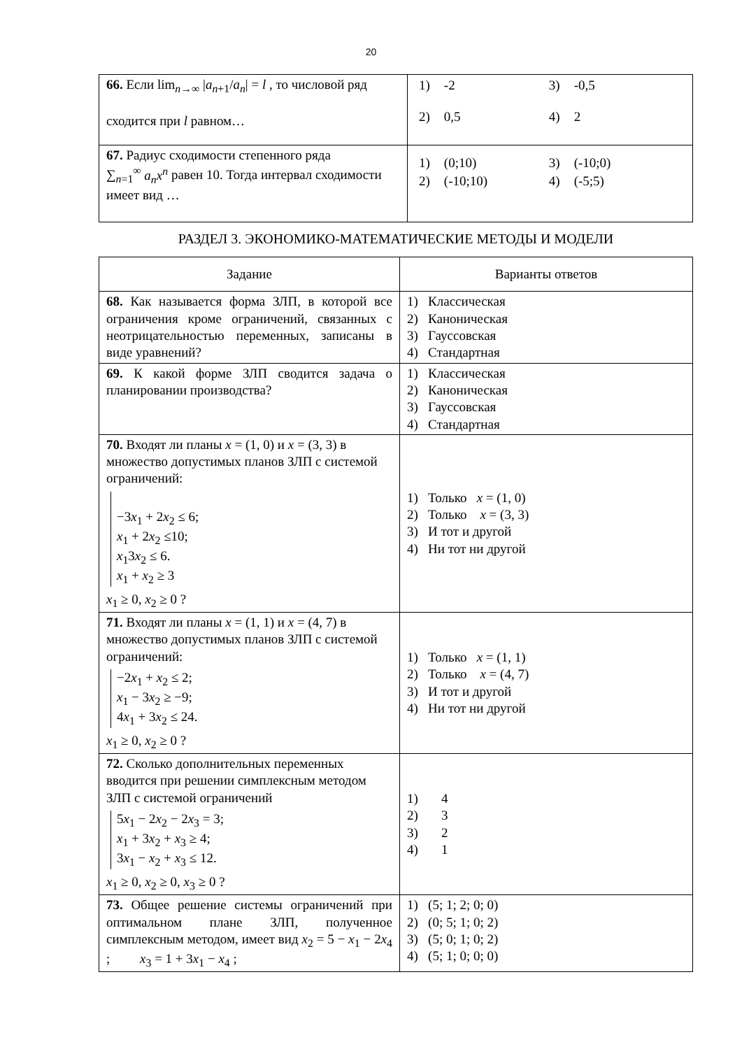20
| 66. Если lim<sub>n→∞</sub> / a<sub>n+1</sub>/ a<sub>n</sub> / = l , то числовой ряд сходится при l равном… | / 1) / -2 / 3) / -0,5 / / 2) / 0,5 / 4) / 2 / |
| 67. Радиус сходимости степенного ряда ∑<sub>n=1</sub><sup>∞</sup> a<sub>n</sub>x<sup>n</sup> равен 10. Тогда интервал сходимости имеет вид … | / 1) / (0;10) / 3) / (-10;0) / / 2) / (-10;10) / 4) / (-5;5) / |
РАЗДЕЛ 3. ЭКОНОМИКО-МАТЕМАТИЧЕСКИЕ МЕТОДЫ И МОДЕЛИ
| Задание | Варианты ответов |
| --- | --- |
| 68. Как называется форма ЗЛП, в которой все ограничения кроме ограничений, связанных с неотрицательностью переменных, записаны в виде уравнений? | 1) Классическая 2) Каноническая 3) Гауссовская 4) Стандартная |
| 69. К какой форме ЗЛП сводится задача о планировании производства? | 1) Классическая 2) Каноническая 3) Гауссовская 4) Стандартная |
| 70. Входят ли планы x = (1, 0) и x = (3, 3) в множество допустимых планов ЗЛП с системой ограничений: −3 x<sub>1</sub> + 2 x<sub>2</sub> ≤ 6; x<sub>1</sub> + 2 x<sub>2</sub> ≤10; x<sub>1</sub>3 x<sub>2</sub> ≤ 6. x<sub>1</sub> + x<sub>2</sub> ≥ 3 x<sub>1</sub> ≥ 0, x<sub>2</sub> ≥ 0 ? | 1) Только x = (1, 0) 2) Только x = (3, 3) 3) И тот и другой 4) Ни тот ни другой |
| 71. Входят ли планы x = (1, 1) и x = (4, 7) в множество допустимых планов ЗЛП с системой ограничений: −2 x<sub>1</sub> + x<sub>2</sub> ≤ 2; x<sub>1</sub> − 3 x<sub>2</sub> ≥ −9; 4 x<sub>1</sub> + 3 x<sub>2</sub> ≤ 24. x<sub>1</sub> ≥ 0, x<sub>2</sub> ≥ 0 ? | 1) Только x = (1, 1) 2) Только x = (4, 7) 3) И тот и другой 4) Ни тот ни другой |
| 72. Сколько дополнительных переменных вводится при решении симплексным методом ЗЛП с системой ограничений 5 x<sub>1</sub> − 2 x<sub>2</sub> − 2 x<sub>3</sub> = 3; x<sub>1</sub> + 3 x<sub>2</sub> + x<sub>3</sub> ≥ 4; 3 x<sub>1</sub> − x<sub>2</sub> + x<sub>3</sub> ≤ 12. x<sub>1</sub> ≥ 0, x<sub>2</sub> ≥ 0, x<sub>3</sub> ≥ 0 ? | 1) 4 2) 3 3) 2 4) 1 |
| 73. Общее решение системы ограничений при оптимальном плане ЗЛП, полученное симплексным методом, имеет вид x<sub>2</sub> = 5 − x<sub>1</sub> − 2 x<sub>4</sub> ; x<sub>3</sub> = 1 + 3 x<sub>1</sub> − x<sub>4</sub> ; | 1) (5; 1; 2; 0; 0) 2) (0; 5; 1; 0; 2) 3) (5; 0; 1; 0; 2) 4) (5; 1; 0; 0; 0) |